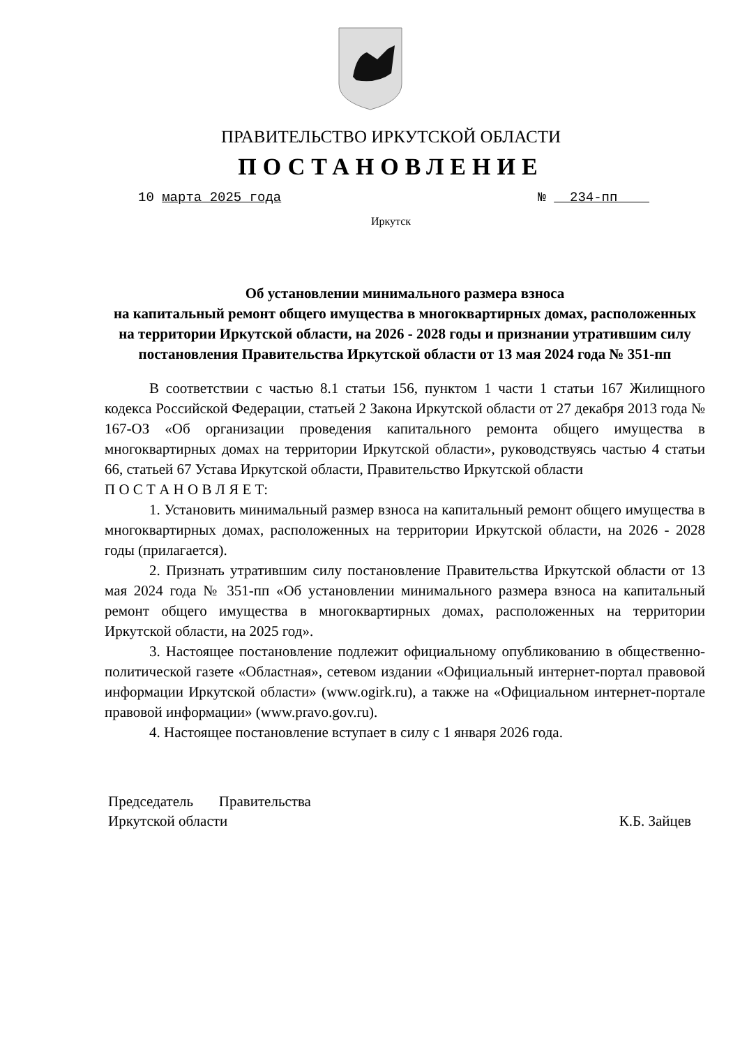ПРАВИТЕЛЬСТВО ИРКУТСКОЙ ОБЛАСТИ
ПОСТАНОВЛЕНИЕ
10 марта 2025 года № 234-пп
Иркутск
Об установлении минимального размера взноса
на капитальный ремонт общего имущества в многоквартирных домах, расположенных на территории Иркутской области, на 2026 - 2028 годы и признании утратившим силу постановления Правительства Иркутской области от 13 мая 2024 года № 351-пп
В соответствии с частью 8.1 статьи 156, пунктом 1 части 1 статьи 167 Жилищного кодекса Российской Федерации, статьей 2 Закона Иркутской области от 27 декабря 2013 года № 167-ОЗ «Об организации проведения капитального ремонта общего имущества в многоквартирных домах на территории Иркутской области», руководствуясь частью 4 статьи 66, статьей 67 Устава Иркутской области, Правительство Иркутской области
П О С Т А Н О В Л Я Е Т:
1. Установить минимальный размер взноса на капитальный ремонт общего имущества в многоквартирных домах, расположенных на территории Иркутской области, на 2026 - 2028 годы (прилагается).
2. Признать утратившим силу постановление Правительства Иркутской области от 13 мая 2024 года № 351-пп «Об установлении минимального размера взноса на капитальный ремонт общего имущества в многоквартирных домах, расположенных на территории Иркутской области, на 2025 год».
3. Настоящее постановление подлежит официальному опубликованию в общественно-политической газете «Областная», сетевом издании «Официальный интернет-портал правовой информации Иркутской области» (www.ogirk.ru), а также на «Официальном интернет-портале правовой информации» (www.pravo.gov.ru).
4. Настоящее постановление вступает в силу с 1 января 2026 года.
Председатель Правительства
Иркутской области
К.Б. Зайцев